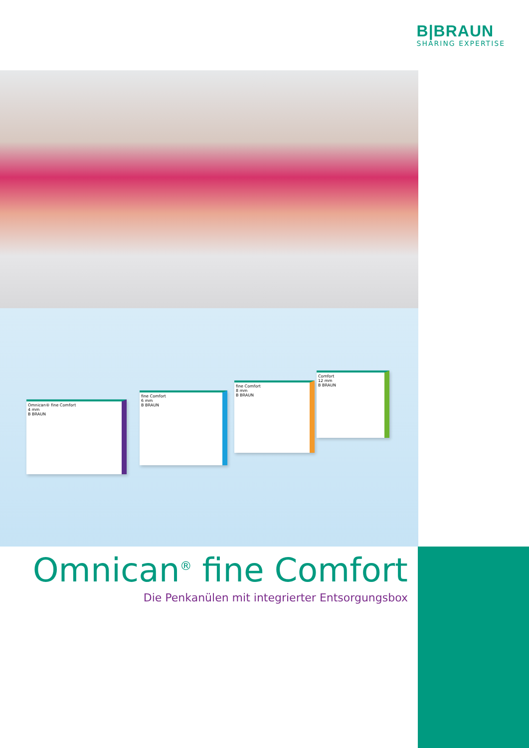B|BRAUN
SHARING EXPERTISE
Omnican® fine Comfort
4 mm
B BRAUN
fine Comfort
6 mm
B BRAUN
fine Comfort
8 mm
B BRAUN
Comfort
12 mm
B BRAUN
Omnican<sup>®</sup> fine Comfort
Die Penkanülen mit integrierter Entsorgungsbox